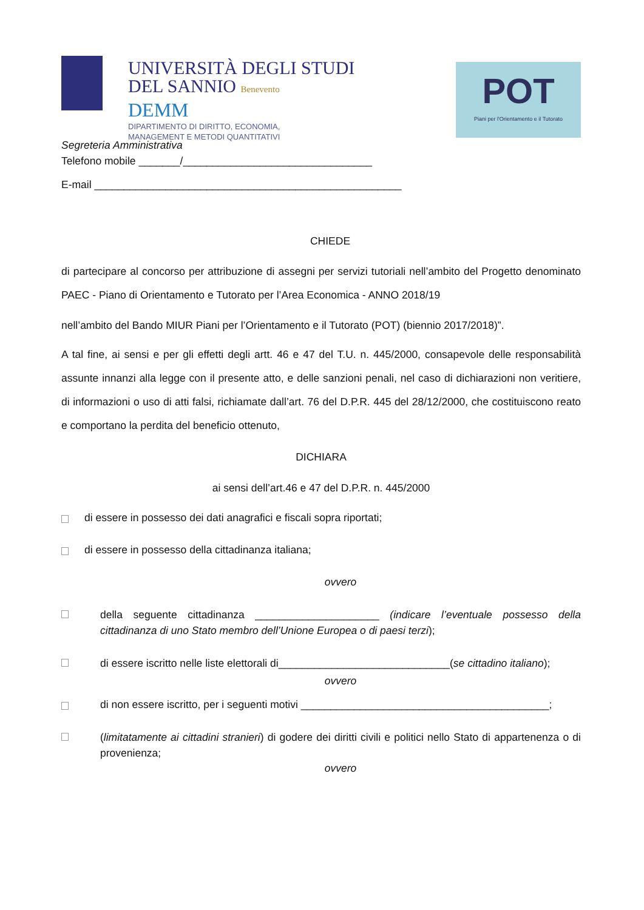UNIVERSITÀ DEGLI STUDI
DEL SANNIO Benevento
DEMM
DIPARTIMENTO DI DIRITTO, ECONOMIA,
MANAGEMENT E METODI QUANTITATIVI
POT
Piani per l'Orientamento e il Tutorato
Segreteria Amministrativa
Telefono mobile _______/________________________________
E-mail ____________________________________________________
CHIEDE
di partecipare al concorso per attribuzione di assegni per servizi tutoriali nell’ambito del Progetto denominato PAEC - Piano di Orientamento e Tutorato per l’Area Economica - ANNO 2018/19
nell’ambito del Bando MIUR Piani per l’Orientamento e il Tutorato (POT) (biennio 2017/2018)”.
A tal fine, ai sensi e per gli effetti degli artt. 46 e 47 del T.U. n. 445/2000, consapevole delle responsabilità assunte innanzi alla legge con il presente atto, e delle sanzioni penali, nel caso di dichiarazioni non veritiere, di informazioni o uso di atti falsi, richiamate dall’art. 76 del D.P.R. 445 del 28/12/2000, che costituiscono reato e comportano la perdita del beneficio ottenuto,
DICHIARA
ai sensi dell’art.46 e 47 del D.P.R. n. 445/2000
di essere in possesso dei dati anagrafici e fiscali sopra riportati;
di essere in possesso della cittadinanza italiana;
ovvero
della seguente cittadinanza _____________________ (indicare l’eventuale possesso della cittadinanza di uno Stato membro dell’Unione Europea o di paesi terzi);
di essere iscritto nelle liste elettorali di_____________________________(se cittadino italiano);
ovvero
di non essere iscritto, per i seguenti motivi __________________________________________;
(limitatamente ai cittadini stranieri) di godere dei diritti civili e politici nello Stato di appartenenza o di provenienza;
ovvero